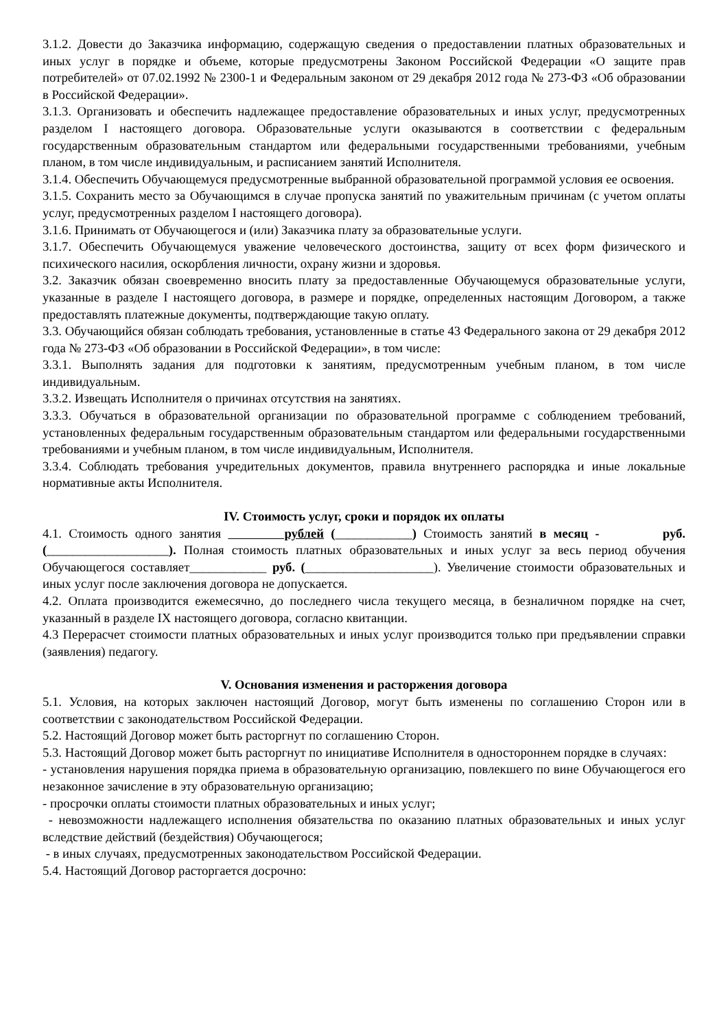3.1.2. Довести до Заказчика информацию, содержащую сведения о предоставлении платных образовательных и иных услуг в порядке и объеме, которые предусмотрены Законом Российской Федерации «О защите прав потребителей» от 07.02.1992 № 2300-1 и Федеральным законом от 29 декабря 2012 года № 273-ФЗ «Об образовании в Российской Федерации».
3.1.3. Организовать и обеспечить надлежащее предоставление образовательных и иных услуг, предусмотренных разделом I настоящего договора. Образовательные услуги оказываются в соответствии с федеральным государственным образовательным стандартом или федеральными государственными требованиями, учебным планом, в том числе индивидуальным, и расписанием занятий Исполнителя.
3.1.4. Обеспечить Обучающемуся предусмотренные выбранной образовательной программой условия ее освоения.
3.1.5. Сохранить место за Обучающимся в случае пропуска занятий по уважительным причинам (с учетом оплаты услуг, предусмотренных разделом I настоящего договора).
3.1.6. Принимать от Обучающегося и (или) Заказчика плату за образовательные услуги.
3.1.7. Обеспечить Обучающемуся уважение человеческого достоинства, защиту от всех форм физического и психического насилия, оскорбления личности, охрану жизни и здоровья.
3.2. Заказчик обязан своевременно вносить плату за предоставленные Обучающемуся образовательные услуги, указанные в разделе I настоящего договора, в размере и порядке, определенных настоящим Договором, а также предоставлять платежные документы, подтверждающие такую оплату.
3.3. Обучающийся обязан соблюдать требования, установленные в статье 43 Федерального закона от 29 декабря 2012 года № 273-ФЗ «Об образовании в Российской Федерации», в том числе:
3.3.1. Выполнять задания для подготовки к занятиям, предусмотренным учебным планом, в том числе индивидуальным.
3.3.2. Извещать Исполнителя о причинах отсутствия на занятиях.
3.3.3. Обучаться в образовательной организации по образовательной программе с соблюдением требований, установленных федеральным государственным образовательным стандартом или федеральными государственными требованиями и учебным планом, в том числе индивидуальным, Исполнителя.
3.3.4. Соблюдать требования учредительных документов, правила внутреннего распорядка и иные локальные нормативные акты Исполнителя.
IV. Стоимость услуг, сроки и порядок их оплаты
4.1. Стоимость одного занятия рублей (____________) Стоимость занятий в месяц - руб. (___________________). Полная стоимость платных образовательных и иных услуг за весь период обучения Обучающегося составляет____________ руб. (____________________). Увеличение стоимости образовательных и иных услуг после заключения договора не допускается.
4.2. Оплата производится ежемесячно, до последнего числа текущего месяца, в безналичном порядке на счет, указанный в разделе IX настоящего договора, согласно квитанции.
4.3 Перерасчет стоимости платных образовательных и иных услуг производится только при предъявлении справки (заявления) педагогу.
V. Основания изменения и расторжения договора
5.1. Условия, на которых заключен настоящий Договор, могут быть изменены по соглашению Сторон или в соответствии с законодательством Российской Федерации.
5.2. Настоящий Договор может быть расторгнут по соглашению Сторон.
5.3. Настоящий Договор может быть расторгнут по инициативе Исполнителя в одностороннем порядке в случаях:
- установления нарушения порядка приема в образовательную организацию, повлекшего по вине Обучающегося его незаконное зачисление в эту образовательную организацию;
- просрочки оплаты стоимости платных образовательных и иных услуг;
- невозможности надлежащего исполнения обязательства по оказанию платных образовательных и иных услуг вследствие действий (бездействия) Обучающегося;
- в иных случаях, предусмотренных законодательством Российской Федерации.
5.4. Настоящий Договор расторгается досрочно: